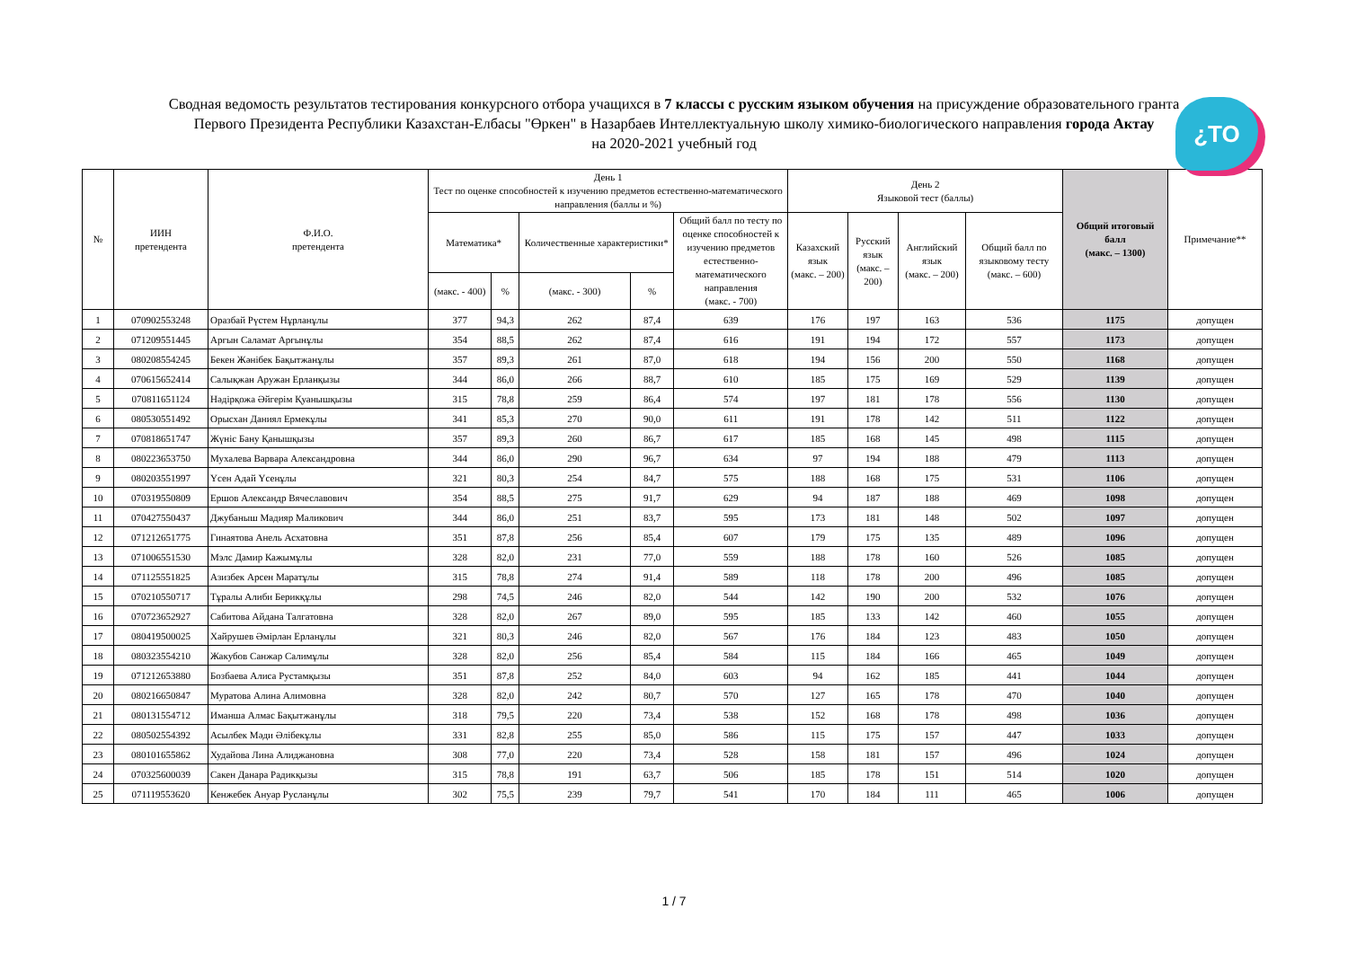Сводная ведомость результатов тестирования конкурсного отбора учащихся в 7 классы с русским языком обучения на присуждение образовательного гранта
Первого Президента Республики Казахстан-Елбасы "Өркен" в Назарбаев Интеллектуальную школу химико-биологического направления города Актау
на 2020-2021 учебный год
¿TO
| № | ИИН претендента | Ф.И.О. претендента | День 1 Тест по оценке способностей к изучению предметов естественно-математического направления (баллы и %) | | | | | День 2 Языковой тест (баллы) | | | | Общий итоговый балл (макс. – 1300) | Примечание** |
| --- | --- | --- | --- | --- | --- | --- | --- | --- | --- | --- | --- | --- | --- |
| | | | Математика* | | Количественные характеристики* | | Общий балл по тесту по оценке способностей к изучению предметов естественно-математического направления (макс. - 700) | Казахский язык (макс. – 200) | Русский язык (макс. – 200) | Английский язык (макс. – 200) | Общий балл по языковому тесту (макс. – 600) | | |
| | | | (макс. - 400) | % | (макс. - 300) | % | | | | | | | |
| 1 | 070902553248 | Оразбай Рүстем Нұрланұлы | 377 | 94,3 | 262 | 87,4 | 639 | 176 | 197 | 163 | 536 | 1175 | допущен |
| 2 | 071209551445 | Арғын Саламат Арғынұлы | 354 | 88,5 | 262 | 87,4 | 616 | 191 | 194 | 172 | 557 | 1173 | допущен |
| 3 | 080208554245 | Бекен Жәнібек Бақытжанұлы | 357 | 89,3 | 261 | 87,0 | 618 | 194 | 156 | 200 | 550 | 1168 | допущен |
| 4 | 070615652414 | Салықжан Аружан Ерланқызы | 344 | 86,0 | 266 | 88,7 | 610 | 185 | 175 | 169 | 529 | 1139 | допущен |
| 5 | 070811651124 | Нәдірқожа Әйгерім Қуанышқызы | 315 | 78,8 | 259 | 86,4 | 574 | 197 | 181 | 178 | 556 | 1130 | допущен |
| 6 | 080530551492 | Орысхан Даниял Ермекұлы | 341 | 85,3 | 270 | 90,0 | 611 | 191 | 178 | 142 | 511 | 1122 | допущен |
| 7 | 070818651747 | Жүніс Бану Қанышқызы | 357 | 89,3 | 260 | 86,7 | 617 | 185 | 168 | 145 | 498 | 1115 | допущен |
| 8 | 080223653750 | Мухалева Варвара Александровна | 344 | 86,0 | 290 | 96,7 | 634 | 97 | 194 | 188 | 479 | 1113 | допущен |
| 9 | 080203551997 | Үсен Адай Үсенұлы | 321 | 80,3 | 254 | 84,7 | 575 | 188 | 168 | 175 | 531 | 1106 | допущен |
| 10 | 070319550809 | Ершов Александр Вячеславович | 354 | 88,5 | 275 | 91,7 | 629 | 94 | 187 | 188 | 469 | 1098 | допущен |
| 11 | 070427550437 | Джубаныш Мадияр Маликович | 344 | 86,0 | 251 | 83,7 | 595 | 173 | 181 | 148 | 502 | 1097 | допущен |
| 12 | 071212651775 | Гинаятова Анель Асхатовна | 351 | 87,8 | 256 | 85,4 | 607 | 179 | 175 | 135 | 489 | 1096 | допущен |
| 13 | 071006551530 | Мэлс Дамир Кажымұлы | 328 | 82,0 | 231 | 77,0 | 559 | 188 | 178 | 160 | 526 | 1085 | допущен |
| 14 | 071125551825 | Азизбек Арсен Маратұлы | 315 | 78,8 | 274 | 91,4 | 589 | 118 | 178 | 200 | 496 | 1085 | допущен |
| 15 | 070210550717 | Тұралы Алиби Берикқұлы | 298 | 74,5 | 246 | 82,0 | 544 | 142 | 190 | 200 | 532 | 1076 | допущен |
| 16 | 070723652927 | Сабитова Айдана Талгатовна | 328 | 82,0 | 267 | 89,0 | 595 | 185 | 133 | 142 | 460 | 1055 | допущен |
| 17 | 080419500025 | Хайрушев Әмірлан Ерланұлы | 321 | 80,3 | 246 | 82,0 | 567 | 176 | 184 | 123 | 483 | 1050 | допущен |
| 18 | 080323554210 | Жакубов Санжар Салимұлы | 328 | 82,0 | 256 | 85,4 | 584 | 115 | 184 | 166 | 465 | 1049 | допущен |
| 19 | 071212653880 | Бозбаева Алиса Рустамқызы | 351 | 87,8 | 252 | 84,0 | 603 | 94 | 162 | 185 | 441 | 1044 | допущен |
| 20 | 080216650847 | Муратова Алина Алимовна | 328 | 82,0 | 242 | 80,7 | 570 | 127 | 165 | 178 | 470 | 1040 | допущен |
| 21 | 080131554712 | Иманша Алмас Бақытжанұлы | 318 | 79,5 | 220 | 73,4 | 538 | 152 | 168 | 178 | 498 | 1036 | допущен |
| 22 | 080502554392 | Асылбек Мәди Әлібекұлы | 331 | 82,8 | 255 | 85,0 | 586 | 115 | 175 | 157 | 447 | 1033 | допущен |
| 23 | 080101655862 | Худайова Лина Алиджановна | 308 | 77,0 | 220 | 73,4 | 528 | 158 | 181 | 157 | 496 | 1024 | допущен |
| 24 | 070325600039 | Сакен Данара Радикқызы | 315 | 78,8 | 191 | 63,7 | 506 | 185 | 178 | 151 | 514 | 1020 | допущен |
| 25 | 071119553620 | Кенжебек Ануар Русланұлы | 302 | 75,5 | 239 | 79,7 | 541 | 170 | 184 | 111 | 465 | 1006 | допущен |
1 / 7